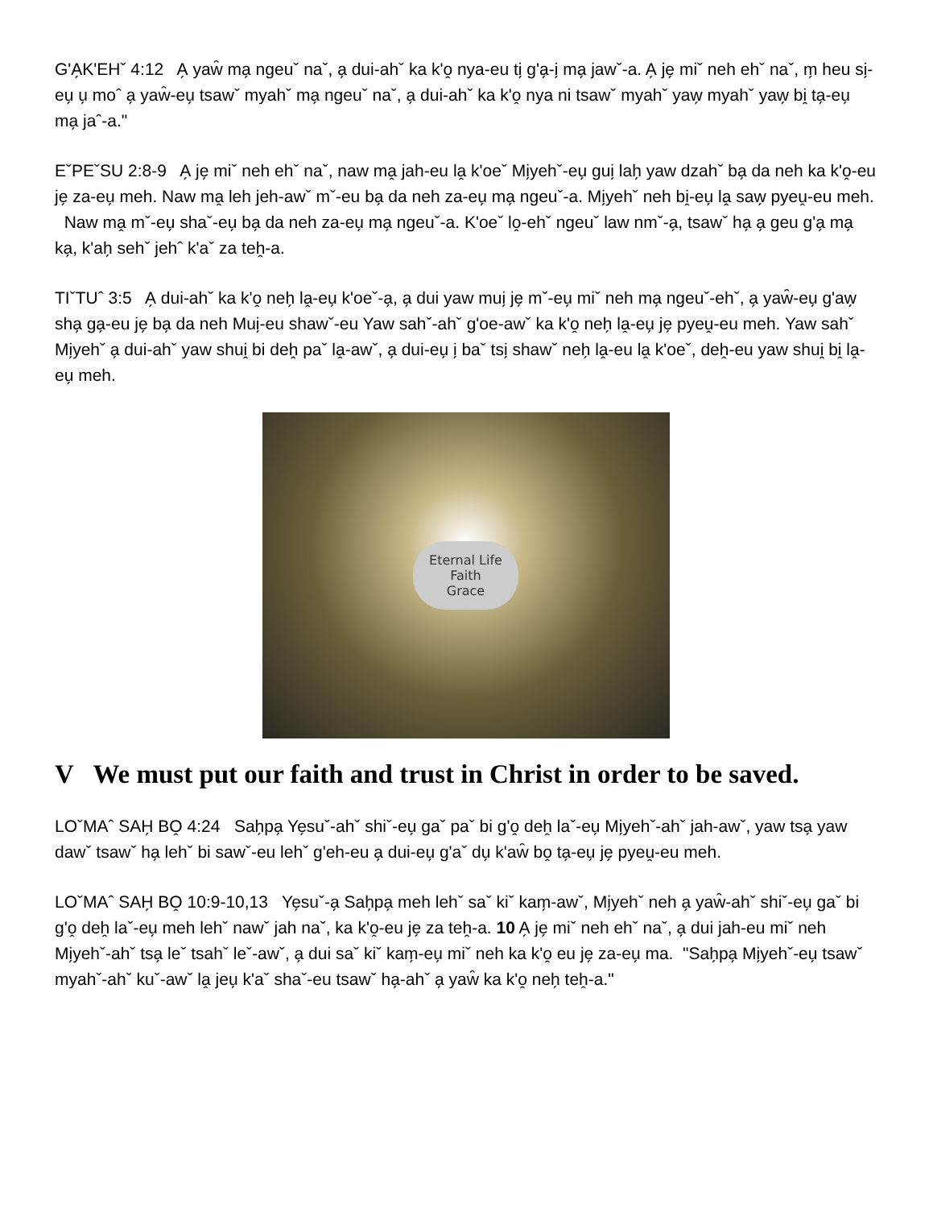G'A̗K'EHˇ 4:12 A̗ yaw̑ ma̗ ngeuˇ naˇ, a̗ dui-ahˇ ka k'o̭ nya-eu ti̗ g'a̗-i̗ ma̗ jawˇ-a. A̗ je̗ miˇ neh ehˇ naˇ, m̗ heu si̗-eu̗ u̗ moˆ a̗ yaw̑-eu̗ tsawˇ myahˇ ma̗ ngeuˇ naˇ, a̗ dui-ahˇ ka k'o̭ nya ni tsawˇ myahˇ yaw̗ myahˇ yaw̗ bi̭ ta̗-eu̗ ma̗ jaˆ-a."
EˇPEˇSU 2:8-9 A̗ je̗ miˇ neh ehˇ naˇ, naw ma̭ jah-eu la̭ k'oeˇ Mi̗yehˇ-eu̗ gui̗ lah̗ yaw dzahˇ ba̗ da neh ka k'o̭-eu je̗ za-eu̗ meh. Naw ma̭ leh jeh-awˇ mˇ-eu ba̗ da neh za-eu̗ ma̗ ngeuˇ-a. Mi̗yehˇ neh bi̭-eu̗ la̭ saw̗ pyeṷ-eu meh. Naw ma̭ mˇ-eu̗ shaˇ-eu̗ ba̗ da neh za-eu̗ ma̗ ngeuˇ-a. K'oeˇ lo̭-ehˇ ngeuˇ law nmˇ-a̗, tsawˇ ha̗ a̗ geu g'a̗ ma̗ ka̗, k'ah̗ sehˇ jehˆ k'aˇ za teh̭-a.
TIˇTUˆ 3:5 A̗ dui-ahˇ ka k'o̭ neh̗ la̭-eu̗ k'oeˇ-a̗, a̗ dui yaw mui̗ je̗ mˇ-eu̗ miˇ neh ma̗ ngeuˇ-ehˇ, a̗ yaw̑-eu̗ g'aw̗ sha̗ ga̗-eu je̗ ba̗ da neh Mui̗-eu shawˇ-eu Yaw sahˇ-ahˇ g'oe-awˇ ka k'o̭ neh̗ la̭-eu̗ je̗ pyeṷ-eu meh. Yaw sahˇ Mi̗yehˇ a̗ dui-ahˇ yaw shui̭ bi deh̭ paˇ la̭-awˇ, a̗ dui-eu̗ i̗ baˇ tsi̗ shawˇ neh̗ la̭-eu la̭ k'oeˇ, deh̭-eu yaw shui̭ bi̭ la̭-eu̗ meh.
Eternal Life
Faith
Grace
V We must put our faith and trust in Christ in order to be saved.
LOˇMAˆ SAH̗ BO̭ 4:24 Sah̗pa̗ Ye̗suˇ-ahˇ shiˇ-eu̗ gaˇ paˇ bi g'o̭ deh̭ laˇ-eu̗ Mi̗yehˇ-ahˇ jah-awˇ, yaw tsa̗ yaw dawˇ tsawˇ ha̗ lehˇ bi sawˇ-eu lehˇ g'eh-eu a̗ dui-eu̗ g'aˇ du̗ k'aw̑ bo̭ ta̗-eu̗ je̗ pyeṷ-eu meh.
LOˇMAˆ SAH̗ BO̭ 10:9-10,13 Ye̗suˇ-a̗ Sah̗pa̗ meh lehˇ saˇ kiˇ kam̗-awˇ, Mi̗yehˇ neh a̗ yaw̑-ahˇ shiˇ-eu̗ gaˇ bi g'o̭ deh̭ laˇ-eu̗ meh lehˇ nawˇ jah naˇ, ka k'o̭-eu je̗ za teh̭-a. 10 A̗ je̗ miˇ neh ehˇ naˇ, a̗ dui jah-eu miˇ neh Mi̗yehˇ-ahˇ tsa̗ leˇ tsahˇ leˇ-awˇ, a̗ dui saˇ kiˇ kam̗-eu̗ miˇ neh ka k'o̭ eu je̗ za-eu̗ ma. "Sah̗pa̗ Mi̗yehˇ-eu̗ tsawˇ myahˇ-ahˇ kuˇ-awˇ la̭ jeu̗ k'aˇ shaˇ-eu tsawˇ ha̗-ahˇ a̗ yaw̑ ka k'o̭ neh̗ teh̭-a."